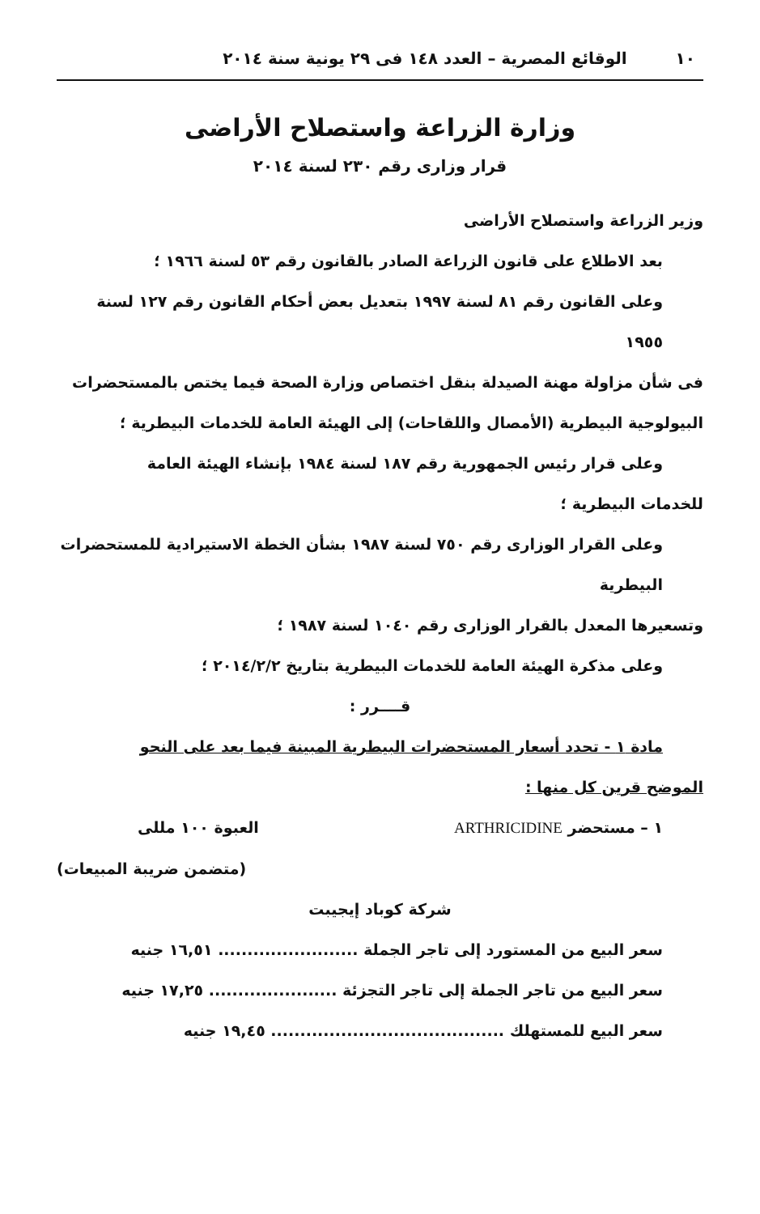١٠ الوقائع المصرية – العدد ١٤٨ فى ٢٩ يونية سنة ٢٠١٤
وزارة الزراعة واستصلاح الأراضى
قرار وزارى رقم ٢٣٠ لسنة ٢٠١٤
وزير الزراعة واستصلاح الأراضى
بعد الاطلاع على قانون الزراعة الصادر بالقانون رقم ٥٣ لسنة ١٩٦٦ ؛
وعلى القانون رقم ٨١ لسنة ١٩٩٧ بتعديل بعض أحكام القانون رقم ١٢٧ لسنة ١٩٥٥
فى شأن مزاولة مهنة الصيدلة بنقل اختصاص وزارة الصحة فيما يختص بالمستحضرات البيولوجية البيطرية (الأمصال واللقاحات) إلى الهيئة العامة للخدمات البيطرية ؛
وعلى قرار رئيس الجمهورية رقم ١٨٧ لسنة ١٩٨٤ بإنشاء الهيئة العامة
للخدمات البيطرية ؛
وعلى القرار الوزارى رقم ٧٥٠ لسنة ١٩٨٧ بشأن الخطة الاستيرادية للمستحضرات البيطرية
وتسعيرها المعدل بالقرار الوزارى رقم ١٠٤٠ لسنة ١٩٨٧ ؛
وعلى مذكرة الهيئة العامة للخدمات البيطرية بتاريخ ٢٠١٤/٢/٢ ؛
قــــرر :
مادة ١ - تحدد أسعار المستحضرات البيطرية المبينة فيما بعد على النحو
الموضح قرين كل منها :
١ – مستحضر ARTHRICIDINE العبوة ١٠٠ مللى
(متضمن ضريبة المبيعات)
شركة كوباد إيجيبت
سعر البيع من المستورد إلى تاجر الجملة ........................ ١٦,٥١ جنيه
سعر البيع من تاجر الجملة إلى تاجر التجزئة ...................... ١٧,٢٥ جنيه
سعر البيع للمستهلك ........................................ ١٩,٤٥ جنيه